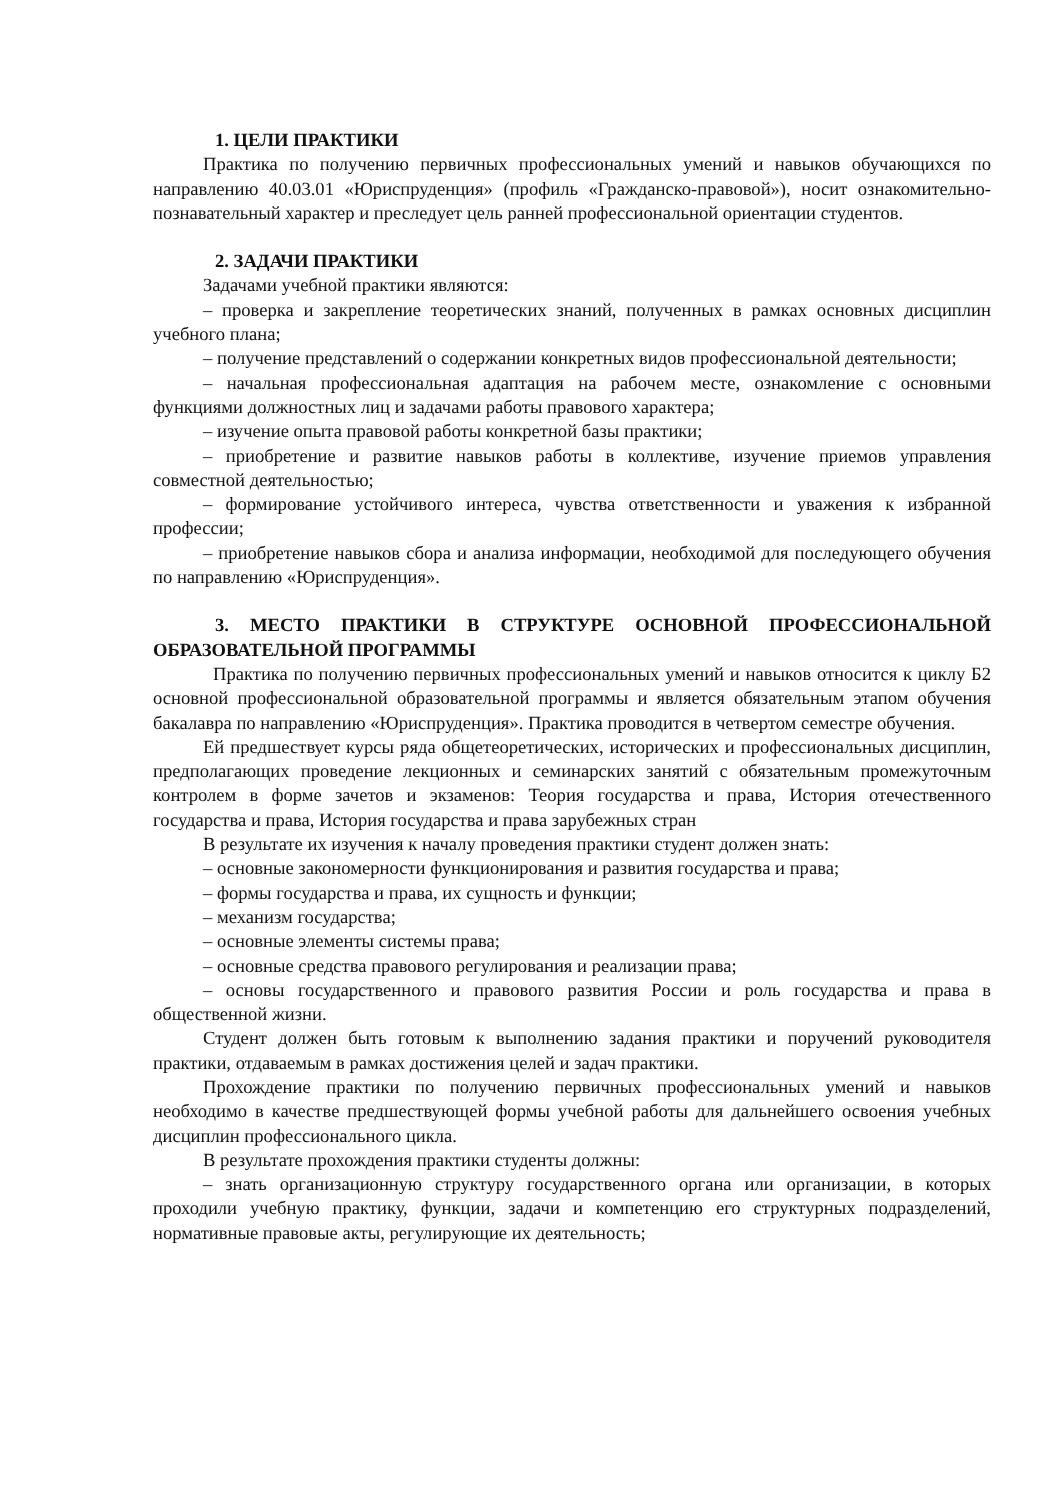1. ЦЕЛИ ПРАКТИКИ
Практика по получению первичных профессиональных умений и навыков обучающихся по направлению 40.03.01 «Юриспруденция» (профиль «Гражданско-правовой»), носит ознакомительно-познавательный характер и преследует цель ранней профессиональной ориентации студентов.
2. ЗАДАЧИ ПРАКТИКИ
Задачами учебной практики являются:
– проверка и закрепление теоретических знаний, полученных в рамках основных дисциплин учебного плана;
– получение представлений о содержании конкретных видов профессиональной деятельности;
– начальная профессиональная адаптация на рабочем месте, ознакомление с основными функциями должностных лиц и задачами работы правового характера;
– изучение опыта правовой работы конкретной базы практики;
– приобретение и развитие навыков работы в коллективе, изучение приемов управления совместной деятельностью;
– формирование устойчивого интереса, чувства ответственности и уважения к избранной профессии;
– приобретение навыков сбора и анализа информации, необходимой для последующего обучения по направлению «Юриспруденция».
3. МЕСТО ПРАКТИКИ В СТРУКТУРЕ ОСНОВНОЙ ПРОФЕССИОНАЛЬНОЙ ОБРАЗОВАТЕЛЬНОЙ ПРОГРАММЫ
Практика по получению первичных профессиональных умений и навыков относится к циклу Б2 основной профессиональной образовательной программы и является обязательным этапом обучения бакалавра по направлению «Юриспруденция». Практика проводится в четвертом семестре обучения.
Ей предшествует курсы ряда общетеоретических, исторических и профессиональных дисциплин, предполагающих проведение лекционных и семинарских занятий с обязательным промежуточным контролем в форме зачетов и экзаменов: Теория государства и права, История отечественного государства и права, История государства и права зарубежных стран
В результате их изучения к началу проведения практики студент должен знать:
– основные закономерности функционирования и развития государства и права;
– формы государства и права, их сущность и функции;
– механизм государства;
– основные элементы системы права;
– основные средства правового регулирования и реализации права;
– основы государственного и правового развития России и роль государства и права в общественной жизни.
Студент должен быть готовым к выполнению задания практики и поручений руководителя практики, отдаваемым в рамках достижения целей и задач практики.
Прохождение практики по получению первичных профессиональных умений и навыков необходимо в качестве предшествующей формы учебной работы для дальнейшего освоения учебных дисциплин профессионального цикла.
В результате прохождения практики студенты должны:
– знать организационную структуру государственного органа или организации, в которых проходили учебную практику, функции, задачи и компетенцию его структурных подразделений, нормативные правовые акты, регулирующие их деятельность;